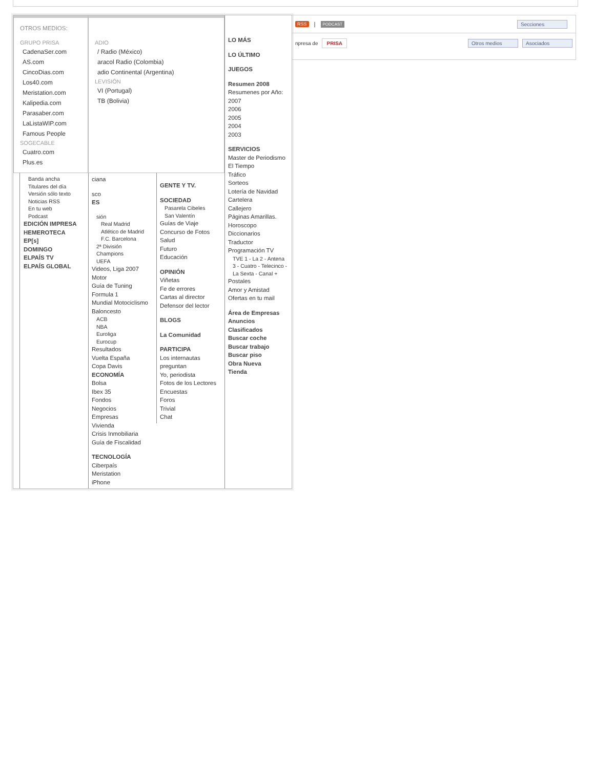OTROS MEDIOS:
GRUPO PRISA
CadenaSer.com
AS.com
CincoDias.com
Los40.com
Meristation.com
Kalipedia.com
Parasaber.com
LaListaWIP.com
Famous People
SOGECABLE
Cuatro.com
Plus.es
ADIO
/ Radio (México)
aracol Radio (Colombia)
adio Continental (Argentina)
LEVISIÓN
VI (Portugal)
TB (Bolivia)
LO MÁS
LO ÚLTIMO
JUEGOS
Resumen 2008
Resumenes por Año:
2007
2006
2005
2004
2003
SERVICIOS
Master de Periodismo
El Tiempo
Tráfico
Sorteos
Lotería de Navidad
Cartelera
Callejero
Páginas Amarillas.
Horoscopo
Diccionarios
Traductor
Programación TV
TVE 1 - La 2 - Antena 3 - Cuatro - Telecinco - La Sexta - Canal +
Postales
Amor y Amistad
Ofertas en tu mail
Área de Empresas
Anuncios
Clasificados
Buscar coche
Buscar trabajo
Buscar piso
Obra Nueva
Tienda
Banda ancha
Titulares del día
Versión sólo texto
Noticias RSS
En tu web
Podcast
EDICIÓN IMPRESA
HEMEROTECA
EP[s]
DOMINGO
ELPAÍS TV
ELPAÍS GLOBAL
ciana
sco
ES
sión
Real Madrid
Atlético de Madrid
F.C. Barcelona
2ª División
Champions
UEFA
Videos, Liga 2007
Motor
Guía de Tuning
Formula 1
Mundial Motociclismo
Baloncesto
ACB
NBA
Euroliga
Eurocup
Resultados
Vuelta España
Copa Davis
ECONOMÍA
Bolsa
Ibex 35
Fondos
Negocios
Empresas
Vivienda
Crisis Inmobiliaria
Guía de Fiscalidad
TECNOLOGÍA
Ciberpaís
Meristation
iPhone
GENTE Y TV.
SOCIEDAD
Pasarela Cibeles
San Valentín
Guías de Viaje
Concurso de Fotos
Salud
Futuro
Educación
OPINIÓN
Viñetas
Fe de errores
Cartas al director
Defensor del lector
BLOGS
La Comunidad
PARTICIPA
Los internautas preguntan
Yo, periodista
Fotos de los Lectores
Encuestas
Foros
Trivial
Chat
RSS | PODCAST Secciones
npresa de PRISA Otros medios Asociados